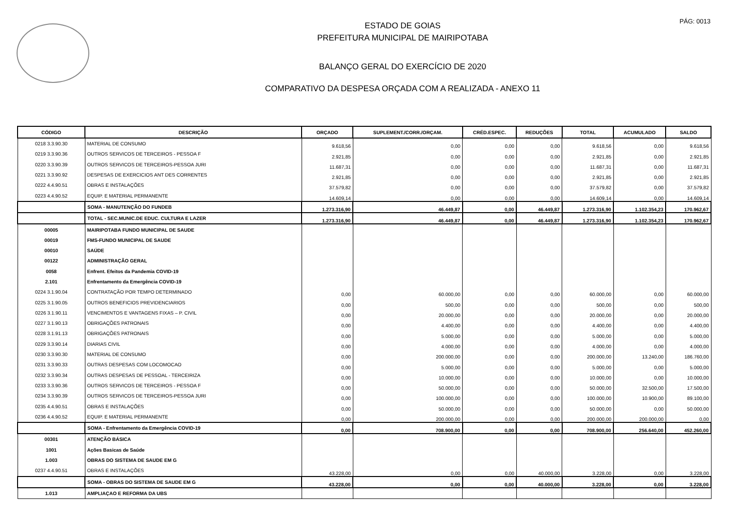PÁG: 0013
ESTADO DE GOIAS
PREFEITURA MUNICIPAL DE MAIRIPOTABA
BALANÇO GERAL DO EXERCÍCIO DE 2020
COMPARATIVO DA DESPESA ORÇADA COM A REALIZADA - ANEXO 11
| CÓDIGO | DESCRIÇÃO | ORÇADO | SUPLEMENT./CORR./ORÇAM. | CRÉD.ESPEC. | REDUÇÕES | TOTAL | ACUMULADO | SALDO |
| --- | --- | --- | --- | --- | --- | --- | --- | --- |
| 0218 3.3.90.30 | MATERIAL DE CONSUMO | 9.618,56 | 0,00 | 0,00 | 0,00 | 9.618,56 | 0,00 | 9.618,56 |
| 0219 3.3.90.36 | OUTROS SERVICOS DE TERCEIROS - PESSOA F | 2.921,85 | 0,00 | 0,00 | 0,00 | 2.921,85 | 0,00 | 2.921,85 |
| 0220 3.3.90.39 | OUTROS SERVICOS DE TERCEIROS-PESSOA JURI | 11.687,31 | 0,00 | 0,00 | 0,00 | 11.687,31 | 0,00 | 11.687,31 |
| 0221 3.3.90.92 | DESPESAS DE EXERCICIOS ANT DES CORRENTES | 2.921,85 | 0,00 | 0,00 | 0,00 | 2.921,85 | 0,00 | 2.921,85 |
| 0222 4.4.90.51 | OBRAS E INSTALAÇÕES | 37.579,82 | 0,00 | 0,00 | 0,00 | 37.579,82 | 0,00 | 37.579,82 |
| 0223 4.4.90.52 | EQUIP. E MATERIAL PERMANENTE | 14.609,14 | 0,00 | 0,00 | 0,00 | 14.609,14 | 0,00 | 14.609,14 |
| | SOMA - MANUTENÇÃO DO FUNDEB | 1.273.316,90 | 46.449,87 | 0,00 | 46.449,87 | 1.273.316,90 | 1.102.354,23 | 170.962,67 |
| | TOTAL - SEC.MUNIC.DE EDUC. CULTURA E LAZER | 1.273.316,90 | 46.449,87 | 0,00 | 46.449,87 | 1.273.316,90 | 1.102.354,23 | 170.962,67 |
| 00005 | MAIRIPOTABA FUNDO MUNICIPAL DE SAUDE | | | | | | | |
| 00019 | FMS-FUNDO MUNICIPAL DE SAUDE | | | | | | | |
| 00010 | SAÚDE | | | | | | | |
| 00122 | ADMINISTRAÇÃO GERAL | | | | | | | |
| 0058 | Enfrent. Efeitos da Pandemia COVID-19 | | | | | | | |
| 2.101 | Enfrentamento da Emergência COVID-19 | | | | | | | |
| 0224 3.1.90.04 | CONTRATAÇÃO POR TEMPO DETERMINADO | 0,00 | 60.000,00 | 0,00 | 0,00 | 60.000,00 | 0,00 | 60.000,00 |
| 0225 3.1.90.05 | OUTROS BENEFICIOS PREVIDENCIARIOS | 0,00 | 500,00 | 0,00 | 0,00 | 500,00 | 0,00 | 500,00 |
| 0226 3.1.90.11 | VENCIMENTOS E VANTAGENS FIXAS – P. CIVIL | 0,00 | 20.000,00 | 0,00 | 0,00 | 20.000,00 | 0,00 | 20.000,00 |
| 0227 3.1.90.13 | OBRIGAÇÕES PATRONAIS | 0,00 | 4.400,00 | 0,00 | 0,00 | 4.400,00 | 0,00 | 4.400,00 |
| 0228 3.1.91.13 | OBRIGAÇÕES PATRONAIS | 0,00 | 5.000,00 | 0,00 | 0,00 | 5.000,00 | 0,00 | 5.000,00 |
| 0229 3.3.90.14 | DIARIAS CIVIL | 0,00 | 4.000,00 | 0,00 | 0,00 | 4.000,00 | 0,00 | 4.000,00 |
| 0230 3.3.90.30 | MATERIAL DE CONSUMO | 0,00 | 200.000,00 | 0,00 | 0,00 | 200.000,00 | 13.240,00 | 186.760,00 |
| 0231 3.3.90.33 | OUTRAS DESPESAS COM LOCOMOCAO | 0,00 | 5.000,00 | 0,00 | 0,00 | 5.000,00 | 0,00 | 5.000,00 |
| 0232 3.3.90.34 | OUTRAS DESPESAS DE PESSOAL - TERCEIRIZA | 0,00 | 10.000,00 | 0,00 | 0,00 | 10.000,00 | 0,00 | 10.000,00 |
| 0233 3.3.90.36 | OUTROS SERVICOS DE TERCEIROS - PESSOA F | 0,00 | 50.000,00 | 0,00 | 0,00 | 50.000,00 | 32.500,00 | 17.500,00 |
| 0234 3.3.90.39 | OUTROS SERVICOS DE TERCEIROS-PESSOA JURI | 0,00 | 100.000,00 | 0,00 | 0,00 | 100.000,00 | 10.900,00 | 89.100,00 |
| 0235 4.4.90.51 | OBRAS E INSTALAÇÕES | 0,00 | 50.000,00 | 0,00 | 0,00 | 50.000,00 | 0,00 | 50.000,00 |
| 0236 4.4.90.52 | EQUIP. E MATERIAL PERMANENTE | 0,00 | 200.000,00 | 0,00 | 0,00 | 200.000,00 | 200.000,00 | 0,00 |
| | SOMA - Enfrentamento da Emergência COVID-19 | 0,00 | 708.900,00 | 0,00 | 0,00 | 708.900,00 | 256.640,00 | 452.260,00 |
| 00301 | ATENÇÃO BÁSICA | | | | | | | |
| 1001 | Ações Basicas de Saúde | | | | | | | |
| 1.003 | OBRAS DO SISTEMA DE SAUDE EM G | | | | | | | |
| 0237 4.4.90.51 | OBRAS E INSTALAÇÕES | 43.228,00 | 0,00 | 0,00 | 40.000,00 | 3.228,00 | 0,00 | 3.228,00 |
| | SOMA - OBRAS DO SISTEMA DE SAUDE EM G | 43.228,00 | 0,00 | 0,00 | 40.000,00 | 3.228,00 | 0,00 | 3.228,00 |
| 1.013 | AMPLIAÇAO E REFORMA DA UBS | | | | | | | |